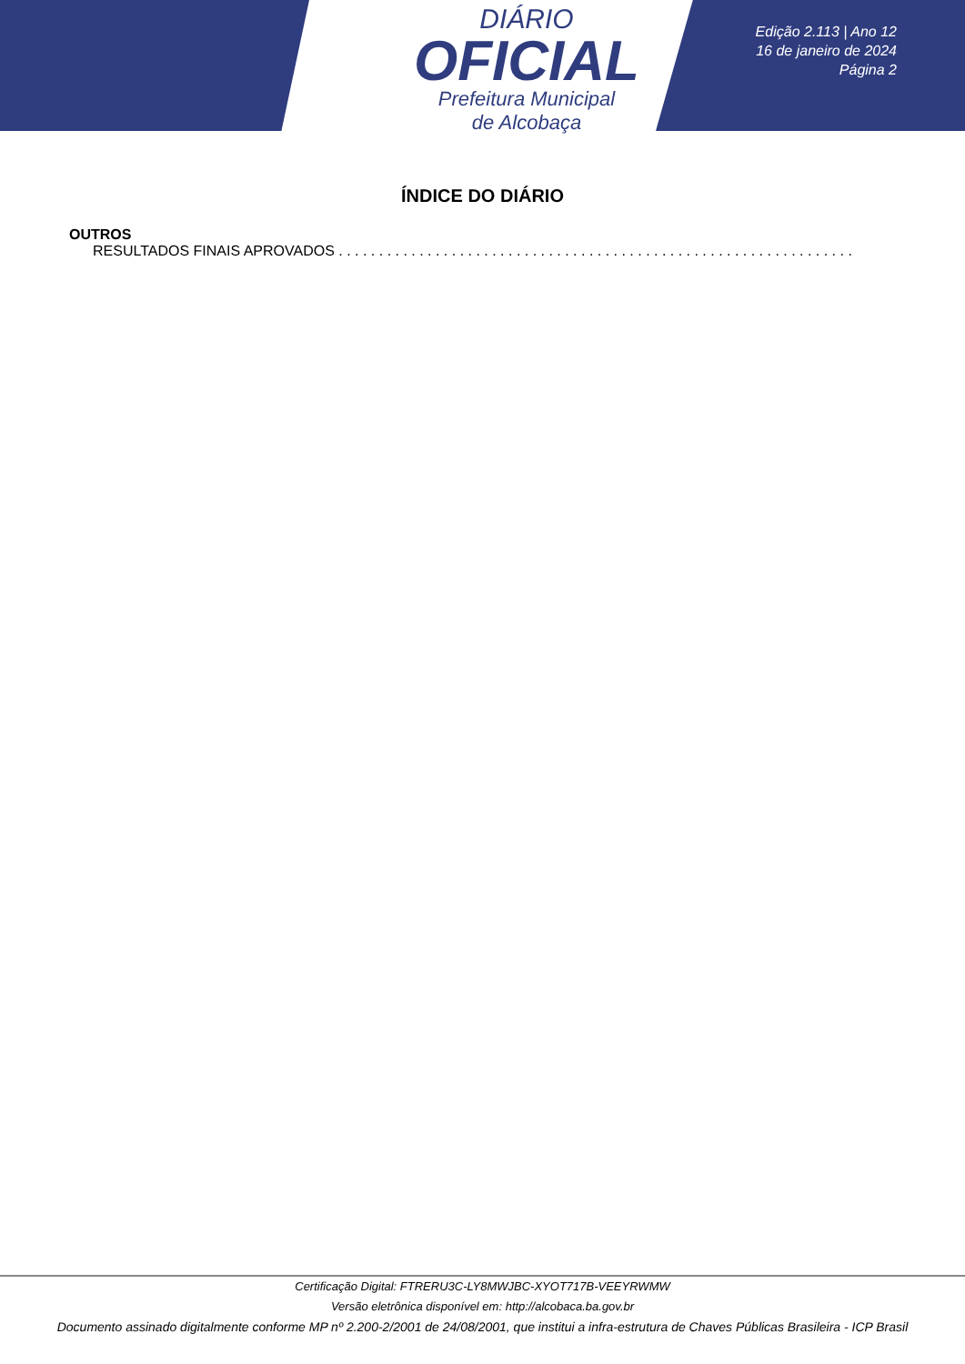DIÁRIO
OFICIAL
Prefeitura Municipal
de Alcobaça
Edição 2.113 | Ano 12
16 de janeiro de 2024
Página 2
ÍNDICE DO DIÁRIO
OUTROS
RESULTADOS FINAIS APROVADOS . . . . . . . . . . . . . . . . . . . . . . . . . . . . . . . . . . . . . . . . . . . . . . . . . . . . . . . . . . . . . . . . . . . . . . .
Certificação Digital: FTRERU3C-LY8MWJBC-XYOT717B-VEEYRWMW
Versão eletrônica disponível em: http://alcobaca.ba.gov.br
Documento assinado digitalmente conforme MP nº 2.200-2/2001 de 24/08/2001, que institui a infra-estrutura de Chaves Públicas Brasileira - ICP Brasil